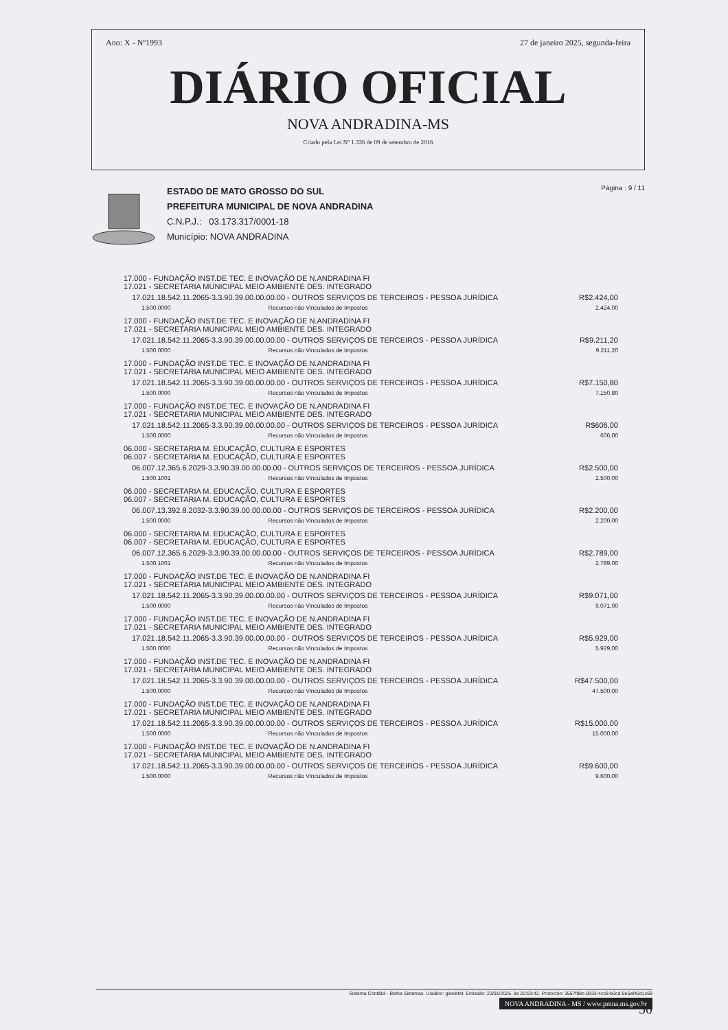Ano: X - Nº1993 27 de janeiro 2025, segunda-feira
DIÁRIO OFICIAL
NOVA ANDRADINA-MS
Criado pela Lei Nº 1.336 de 09 de setembro de 2016
ESTADO DE MATO GROSSO DO SUL
PREFEITURA MUNICIPAL DE NOVA ANDRADINA
C.N.P.J.: 03.173.317/0001-18
Município: NOVA ANDRADINA
Página : 9 / 11
| 17.000 - FUNDAÇÃO INST.DE TEC. E INOVAÇÃO DE N.ANDRADINA FI 17.021 - SECRETARIA MUNICIPAL MEIO AMBIENTE DES. INTEGRADO | | |
| 17.021.18.542.11.2065-3.3.90.39.00.00.00.00 - OUTROS SERVIÇOS DE TERCEIROS - PESSOA JURÍDICA | | R$2.424,00 |
| 1.500.0000 | Recursos não Vinculados de Impostos | 2.424,00 |
| 17.000 - FUNDAÇÃO INST.DE TEC. E INOVAÇÃO DE N.ANDRADINA FI 17.021 - SECRETARIA MUNICIPAL MEIO AMBIENTE DES. INTEGRADO | | |
| 17.021.18.542.11.2065-3.3.90.39.00.00.00.00 - OUTROS SERVIÇOS DE TERCEIROS - PESSOA JURÍDICA | | R$9.211,20 |
| 1.500.0000 | Recursos não Vinculados de Impostos | 9.211,20 |
| 17.000 - FUNDAÇÃO INST.DE TEC. E INOVAÇÃO DE N.ANDRADINA FI 17.021 - SECRETARIA MUNICIPAL MEIO AMBIENTE DES. INTEGRADO | | |
| 17.021.18.542.11.2065-3.3.90.39.00.00.00.00 - OUTROS SERVIÇOS DE TERCEIROS - PESSOA JURÍDICA | | R$7.150,80 |
| 1.500.0000 | Recursos não Vinculados de Impostos | 7.150,80 |
| 17.000 - FUNDAÇÃO INST.DE TEC. E INOVAÇÃO DE N.ANDRADINA FI 17.021 - SECRETARIA MUNICIPAL MEIO AMBIENTE DES. INTEGRADO | | |
| 17.021.18.542.11.2065-3.3.90.39.00.00.00.00 - OUTROS SERVIÇOS DE TERCEIROS - PESSOA JURÍDICA | | R$606,00 |
| 1.500.0000 | Recursos não Vinculados de Impostos | 606,00 |
| 06.000 - SECRETARIA M. EDUCAÇÃO, CULTURA E ESPORTES 06.007 - SECRETARIA M. EDUCAÇÃO, CULTURA E ESPORTES | | |
| 06.007.12.365.6.2029-3.3.90.39.00.00.00.00 - OUTROS SERVIÇOS DE TERCEIROS - PESSOA JURÍDICA | | R$2.500,00 |
| 1.500.1001 | Recursos não Vinculados de Impostos | 2.500,00 |
| 06.000 - SECRETARIA M. EDUCAÇÃO, CULTURA E ESPORTES 06.007 - SECRETARIA M. EDUCAÇÃO, CULTURA E ESPORTES | | |
| 06.007.13.392.8.2032-3.3.90.39.00.00.00.00 - OUTROS SERVIÇOS DE TERCEIROS - PESSOA JURÍDICA | | R$2.200,00 |
| 1.500.0000 | Recursos não Vinculados de Impostos | 2.200,00 |
| 06.000 - SECRETARIA M. EDUCAÇÃO, CULTURA E ESPORTES 06.007 - SECRETARIA M. EDUCAÇÃO, CULTURA E ESPORTES | | |
| 06.007.12.365.6.2029-3.3.90.39.00.00.00.00 - OUTROS SERVIÇOS DE TERCEIROS - PESSOA JURÍDICA | | R$2.789,00 |
| 1.500.1001 | Recursos não Vinculados de Impostos | 2.789,00 |
| 17.000 - FUNDAÇÃO INST.DE TEC. E INOVAÇÃO DE N.ANDRADINA FI 17.021 - SECRETARIA MUNICIPAL MEIO AMBIENTE DES. INTEGRADO | | |
| 17.021.18.542.11.2065-3.3.90.39.00.00.00.00 - OUTROS SERVIÇOS DE TERCEIROS - PESSOA JURÍDICA | | R$9.071,00 |
| 1.500.0000 | Recursos não Vinculados de Impostos | 9.071,00 |
| 17.000 - FUNDAÇÃO INST.DE TEC. E INOVAÇÃO DE N.ANDRADINA FI 17.021 - SECRETARIA MUNICIPAL MEIO AMBIENTE DES. INTEGRADO | | |
| 17.021.18.542.11.2065-3.3.90.39.00.00.00.00 - OUTROS SERVIÇOS DE TERCEIROS - PESSOA JURÍDICA | | R$5.929,00 |
| 1.500.0000 | Recursos não Vinculados de Impostos | 5.929,00 |
| 17.000 - FUNDAÇÃO INST.DE TEC. E INOVAÇÃO DE N.ANDRADINA FI 17.021 - SECRETARIA MUNICIPAL MEIO AMBIENTE DES. INTEGRADO | | |
| 17.021.18.542.11.2065-3.3.90.39.00.00.00.00 - OUTROS SERVIÇOS DE TERCEIROS - PESSOA JURÍDICA | | R$47.500,00 |
| 1.500.0000 | Recursos não Vinculados de Impostos | 47.500,00 |
| 17.000 - FUNDAÇÃO INST.DE TEC. E INOVAÇÃO DE N.ANDRADINA FI 17.021 - SECRETARIA MUNICIPAL MEIO AMBIENTE DES. INTEGRADO | | |
| 17.021.18.542.11.2065-3.3.90.39.00.00.00.00 - OUTROS SERVIÇOS DE TERCEIROS - PESSOA JURÍDICA | | R$15.000,00 |
| 1.500.0000 | Recursos não Vinculados de Impostos | 15.000,00 |
| 17.000 - FUNDAÇÃO INST.DE TEC. E INOVAÇÃO DE N.ANDRADINA FI 17.021 - SECRETARIA MUNICIPAL MEIO AMBIENTE DES. INTEGRADO | | |
| 17.021.18.542.11.2065-3.3.90.39.00.00.00.00 - OUTROS SERVIÇOS DE TERCEIROS - PESSOA JURÍDICA | | R$9.600,00 |
| 1.500.0000 | Recursos não Vinculados de Impostos | 9.600,00 |
Sistema Contábil - Betha Sistemas. Usuário: giselefer. Emissão: 23/01/2025, às 20:03:42. Protocolo: 3557f98c-0933-4cc8-b0cd-0e5af40d1c69
NOVA ANDRADINA - MS / www.pmna.ms.gov.br
50